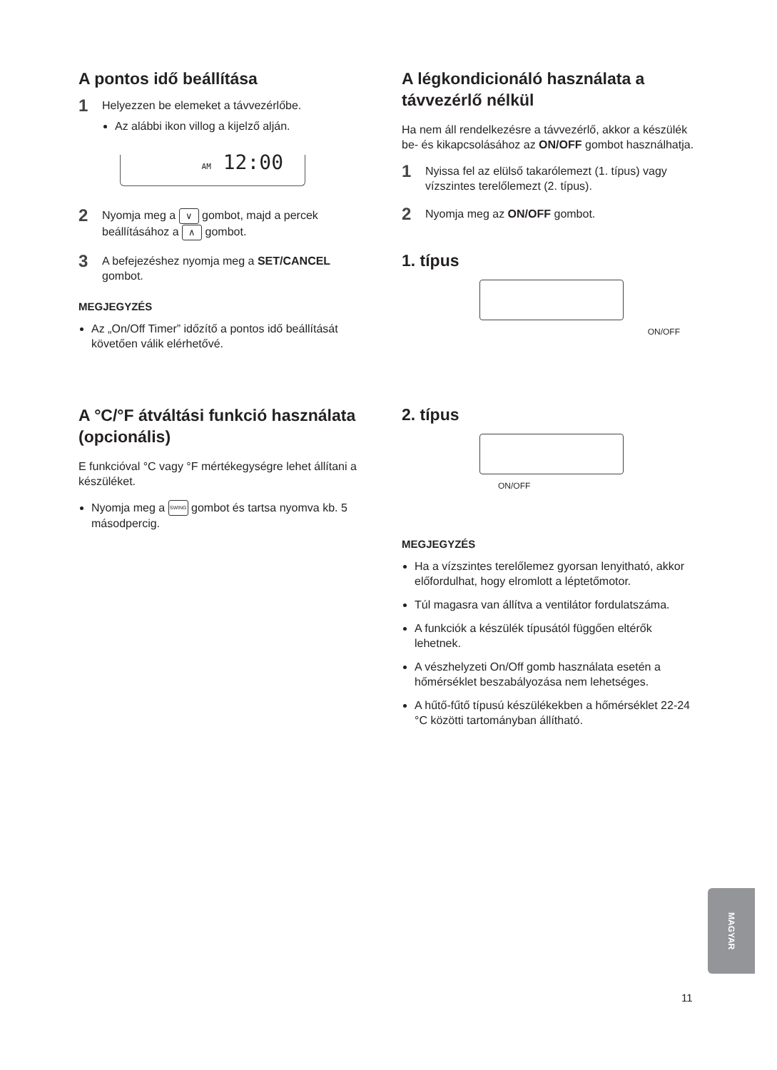A pontos idő beállítása
1
Helyezzen be elemeket a távvezérlőbe.
Az alábbi ikon villog a kijelző alján.
AM 12:00
2
Nyomja meg a ∨ gombot, majd a percek beállításához a ∧ gombot.
3
A befejezéshez nyomja meg a SET/CANCEL gombot.
MEGJEGYZÉS
Az „On/Off Timer” időzítő a pontos idő beállítását követően válik elérhetővé.
A °C/°F átváltási funkció használata (opcionális)
E funkcióval °C vagy °F mértékegységre lehet állítani a készüléket.
Nyomja meg a SWING gombot és tartsa nyomva kb. 5 másodpercig.
A légkondicionáló használata a távvezérlő nélkül
Ha nem áll rendelkezésre a távvezérlő, akkor a készülék be- és kikapcsolásához az ON/OFF gombot használhatja.
1
Nyissa fel az elülső takarólemezt (1. típus) vagy vízszintes terelőlemezt (2. típus).
2
Nyomja meg az ON/OFF gombot.
1. típus
ON/OFF
2. típus
ON/OFF
MEGJEGYZÉS
Ha a vízszintes terelőlemez gyorsan lenyitható, akkor előfordulhat, hogy elromlott a léptetőmotor.
Túl magasra van állítva a ventilátor fordulatszáma.
A funkciók a készülék típusától függően eltérők lehetnek.
A vészhelyzeti On/Off gomb használata esetén a hőmérséklet beszabályozása nem lehetséges.
A hűtő-fűtő típusú készülékekben a hőmérséklet 22-24 °C közötti tartományban állítható.
MAGYAR
11